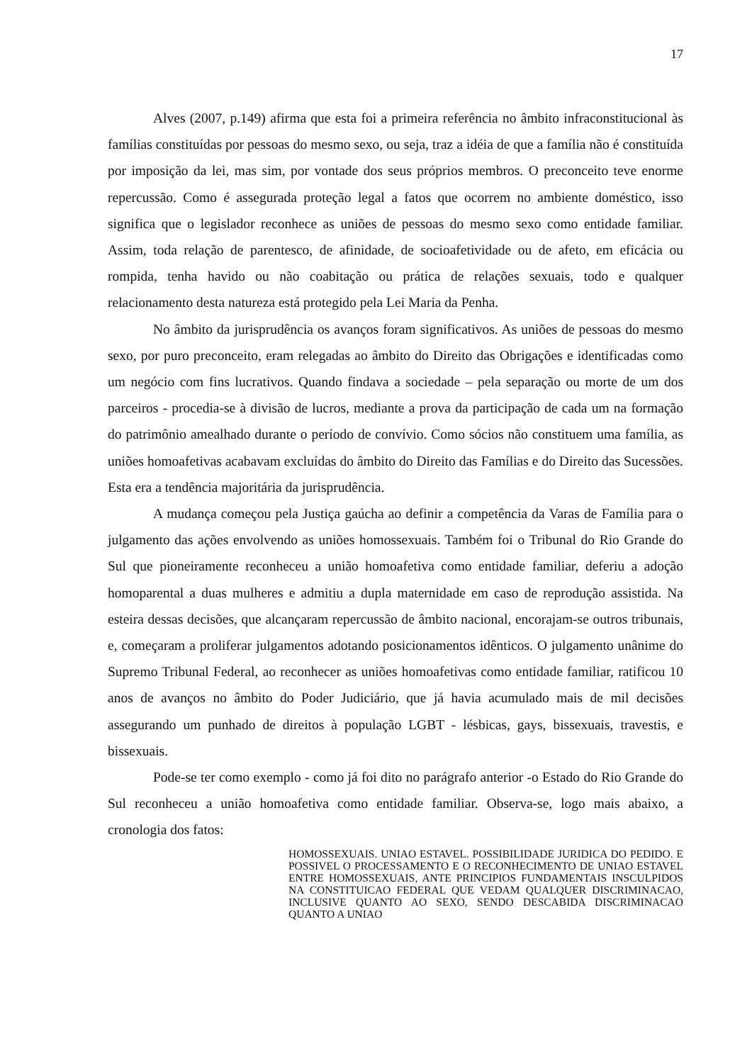17
Alves (2007, p.149) afirma que esta foi a primeira referência no âmbito infraconstitucional às famílias constituídas por pessoas do mesmo sexo, ou seja, traz a idéia de que a família não é constituída por imposição da lei, mas sim, por vontade dos seus próprios membros. O preconceito teve enorme repercussão. Como é assegurada proteção legal a fatos que ocorrem no ambiente doméstico, isso significa que o legislador reconhece as uniões de pessoas do mesmo sexo como entidade familiar. Assim, toda relação de parentesco, de afinidade, de socioafetividade ou de afeto, em eficácia ou rompida, tenha havido ou não coabitação ou prática de relações sexuais, todo e qualquer relacionamento desta natureza está protegido pela Lei Maria da Penha.
No âmbito da jurisprudência os avanços foram significativos. As uniões de pessoas do mesmo sexo, por puro preconceito, eram relegadas ao âmbito do Direito das Obrigações e identificadas como um negócio com fins lucrativos. Quando findava a sociedade – pela separação ou morte de um dos parceiros - procedia-se à divisão de lucros, mediante a prova da participação de cada um na formação do patrimônio amealhado durante o período de convívio. Como sócios não constituem uma família, as uniões homoafetivas acabavam excluídas do âmbito do Direito das Famílias e do Direito das Sucessões. Esta era a tendência majoritária da jurisprudência.
A mudança começou pela Justiça gaúcha ao definir a competência da Varas de Família para o julgamento das ações envolvendo as uniões homossexuais. Também foi o Tribunal do Rio Grande do Sul que pioneiramente reconheceu a união homoafetiva como entidade familiar, deferiu a adoção homoparental a duas mulheres e admitiu a dupla maternidade em caso de reprodução assistida. Na esteira dessas decisões, que alcançaram repercussão de âmbito nacional, encorajam-se outros tribunais, e, começaram a proliferar julgamentos adotando posicionamentos idênticos. O julgamento unânime do Supremo Tribunal Federal, ao reconhecer as uniões homoafetivas como entidade familiar, ratificou 10 anos de avanços no âmbito do Poder Judiciário, que já havia acumulado mais de mil decisões assegurando um punhado de direitos à população LGBT - lésbicas, gays, bissexuais, travestis, e bissexuais.
Pode-se ter como exemplo - como já foi dito no parágrafo anterior -o Estado do Rio Grande do Sul reconheceu a união homoafetiva como entidade familiar. Observa-se, logo mais abaixo, a cronologia dos fatos:
HOMOSSEXUAIS. UNIAO ESTAVEL. POSSIBILIDADE JURIDICA DO PEDIDO. E POSSIVEL O PROCESSAMENTO E O RECONHECIMENTO DE UNIAO ESTAVEL ENTRE HOMOSSEXUAIS, ANTE PRINCIPIOS FUNDAMENTAIS INSCULPIDOS NA CONSTITUICAO FEDERAL QUE VEDAM QUALQUER DISCRIMINACAO, INCLUSIVE QUANTO AO SEXO, SENDO DESCABIDA DISCRIMINACAO QUANTO A UNIAO